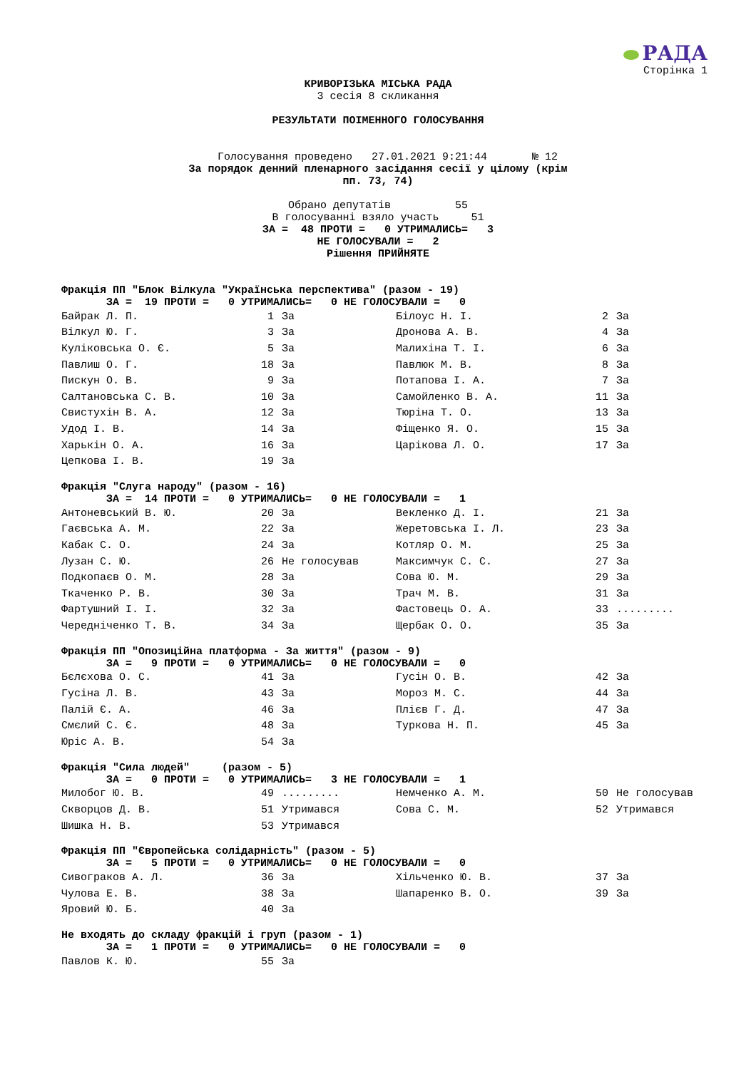РАДА
Сторінка 1
КРИВОРІЗЬКА МІСЬКА РАДА
3 сесія 8 скликання
РЕЗУЛЬТАТИ ПОІМЕННОГО ГОЛОСУВАННЯ
Голосування проведено 27.01.2021 9:21:44 № 12
За порядок денний пленарного засідання сесії у цілому (крім
пп. 73, 74)
Обрано депутатів 55 В голосуванні взяло участь 51
ЗА = 48 ПРОТИ = 0 УТРИМАЛИСЬ= 3 НЕ ГОЛОСУВАЛИ = 2 Рішення ПРИЙНЯТЕ
Фракція ПП "Блок Вілкула "Українська перспектива" (разом - 19)
ЗА = 19 ПРОТИ = 0 УТРИМАЛИСЬ= 0 НЕ ГОЛОСУВАЛИ = 0
| Байрак Л. П. | 1 | За | Білоус Н. І. | 2 | За |
| Вілкул Ю. Г. | 3 | За | Дронова А. В. | 4 | За |
| Куліковська О. Є. | 5 | За | Малихіна Т. І. | 6 | За |
| Павлиш О. Г. | 18 | За | Павлюк М. В. | 8 | За |
| Пискун О. В. | 9 | За | Потапова І. А. | 7 | За |
| Салтановська С. В. | 10 | За | Самойленко В. А. | 11 | За |
| Свистухін В. А. | 12 | За | Тюріна Т. О. | 13 | За |
| Удод І. В. | 14 | За | Фіщенко Я. О. | 15 | За |
| Харькін О. А. | 16 | За | Царікова Л. О. | 17 | За |
| Цепкова І. В. | 19 | За | | | |
Фракція "Слуга народу" (разом - 16)
ЗА = 14 ПРОТИ = 0 УТРИМАЛИСЬ= 0 НЕ ГОЛОСУВАЛИ = 1
| Антоневський В. Ю. | 20 | За | Векленко Д. І. | 21 | За |
| Гаєвська А. М. | 22 | За | Жеретовська І. Л. | 23 | За |
| Кабак С. О. | 24 | За | Котляр О. М. | 25 | За |
| Лузан С. Ю. | 26 | Не голосував | Максимчук С. С. | 27 | За |
| Подкопаєв О. М. | 28 | За | Сова Ю. М. | 29 | За |
| Ткаченко Р. В. | 30 | За | Трач М. В. | 31 | За |
| Фартушний І. І. | 32 | За | Фастовець О. А. | 33 | ......... |
| Чередніченко Т. В. | 34 | За | Щербак О. О. | 35 | За |
Фракція ПП "Опозиційна платформа - За життя" (разом - 9)
ЗА = 9 ПРОТИ = 0 УТРИМАЛИСЬ= 0 НЕ ГОЛОСУВАЛИ = 0
| Бєлєхова О. С. | 41 | За | Гусін О. В. | 42 | За |
| Гусіна Л. В. | 43 | За | Мороз М. С. | 44 | За |
| Палій Є. А. | 46 | За | Плієв Г. Д. | 47 | За |
| Смєлий С. Є. | 48 | За | Туркова Н. П. | 45 | За |
| Юріс А. В. | 54 | За | | | |
Фракція "Сила людей" (разом - 5)
ЗА = 0 ПРОТИ = 0 УТРИМАЛИСЬ= 3 НЕ ГОЛОСУВАЛИ = 1
| Милобог Ю. В. | 49 | ......... | Немченко А. М. | 50 | Не голосував |
| Скворцов Д. В. | 51 | Утримався | Сова С. М. | 52 | Утримався |
| Шишка Н. В. | 53 | Утримався | | | |
Фракція ПП "Європейська солідарність" (разом - 5)
ЗА = 5 ПРОТИ = 0 УТРИМАЛИСЬ= 0 НЕ ГОЛОСУВАЛИ = 0
| Сивограков А. Л. | 36 | За | Хільченко Ю. В. | 37 | За |
| Чулова Е. В. | 38 | За | Шапаренко В. О. | 39 | За |
| Яровий Ю. Б. | 40 | За | | | |
Не входять до складу фракцій і груп (разом - 1)
ЗА = 1 ПРОТИ = 0 УТРИМАЛИСЬ= 0 НЕ ГОЛОСУВАЛИ = 0
| Павлов К. Ю. | 55 | За | | | |